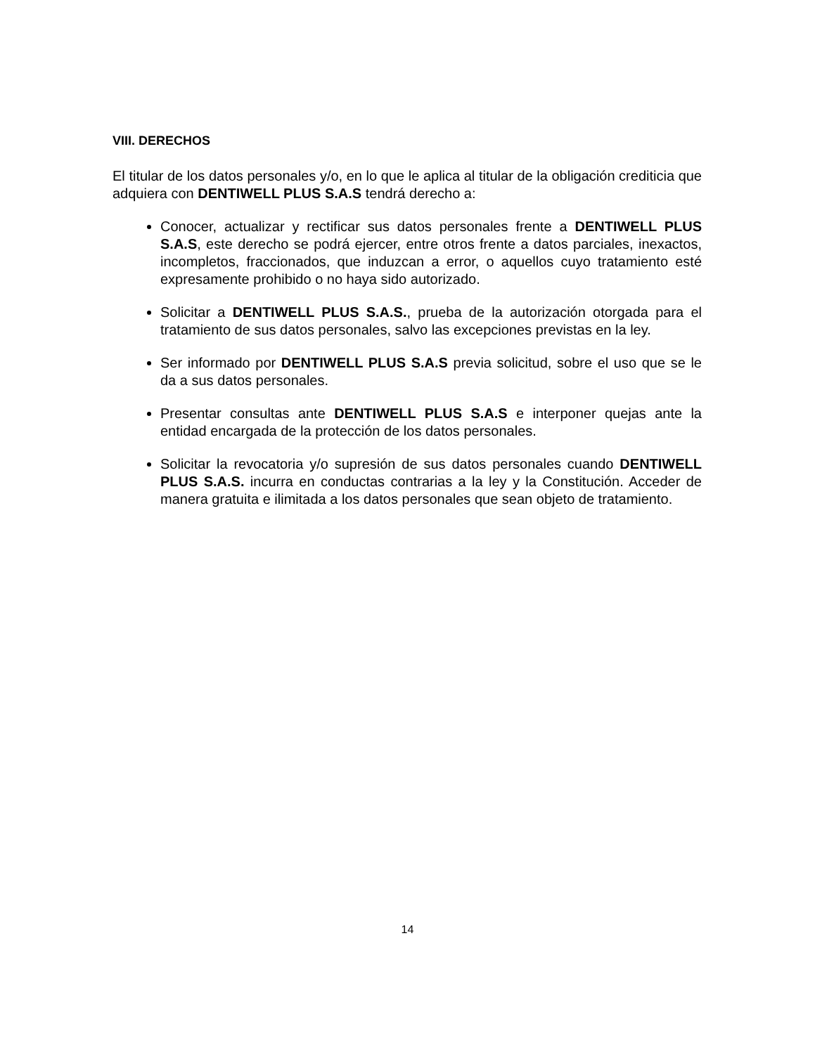VIII. DERECHOS
El titular de los datos personales y/o, en lo que le aplica al titular de la obligación crediticia que adquiera con DENTIWELL PLUS S.A.S tendrá derecho a:
Conocer, actualizar y rectificar sus datos personales frente a DENTIWELL PLUS S.A.S, este derecho se podrá ejercer, entre otros frente a datos parciales, inexactos, incompletos, fraccionados, que induzcan a error, o aquellos cuyo tratamiento esté expresamente prohibido o no haya sido autorizado.
Solicitar a DENTIWELL PLUS S.A.S., prueba de la autorización otorgada para el tratamiento de sus datos personales, salvo las excepciones previstas en la ley.
Ser informado por DENTIWELL PLUS S.A.S previa solicitud, sobre el uso que se le da a sus datos personales.
Presentar consultas ante DENTIWELL PLUS S.A.S e interponer quejas ante la entidad encargada de la protección de los datos personales.
Solicitar la revocatoria y/o supresión de sus datos personales cuando DENTIWELL PLUS S.A.S. incurra en conductas contrarias a la ley y la Constitución. Acceder de manera gratuita e ilimitada a los datos personales que sean objeto de tratamiento.
14